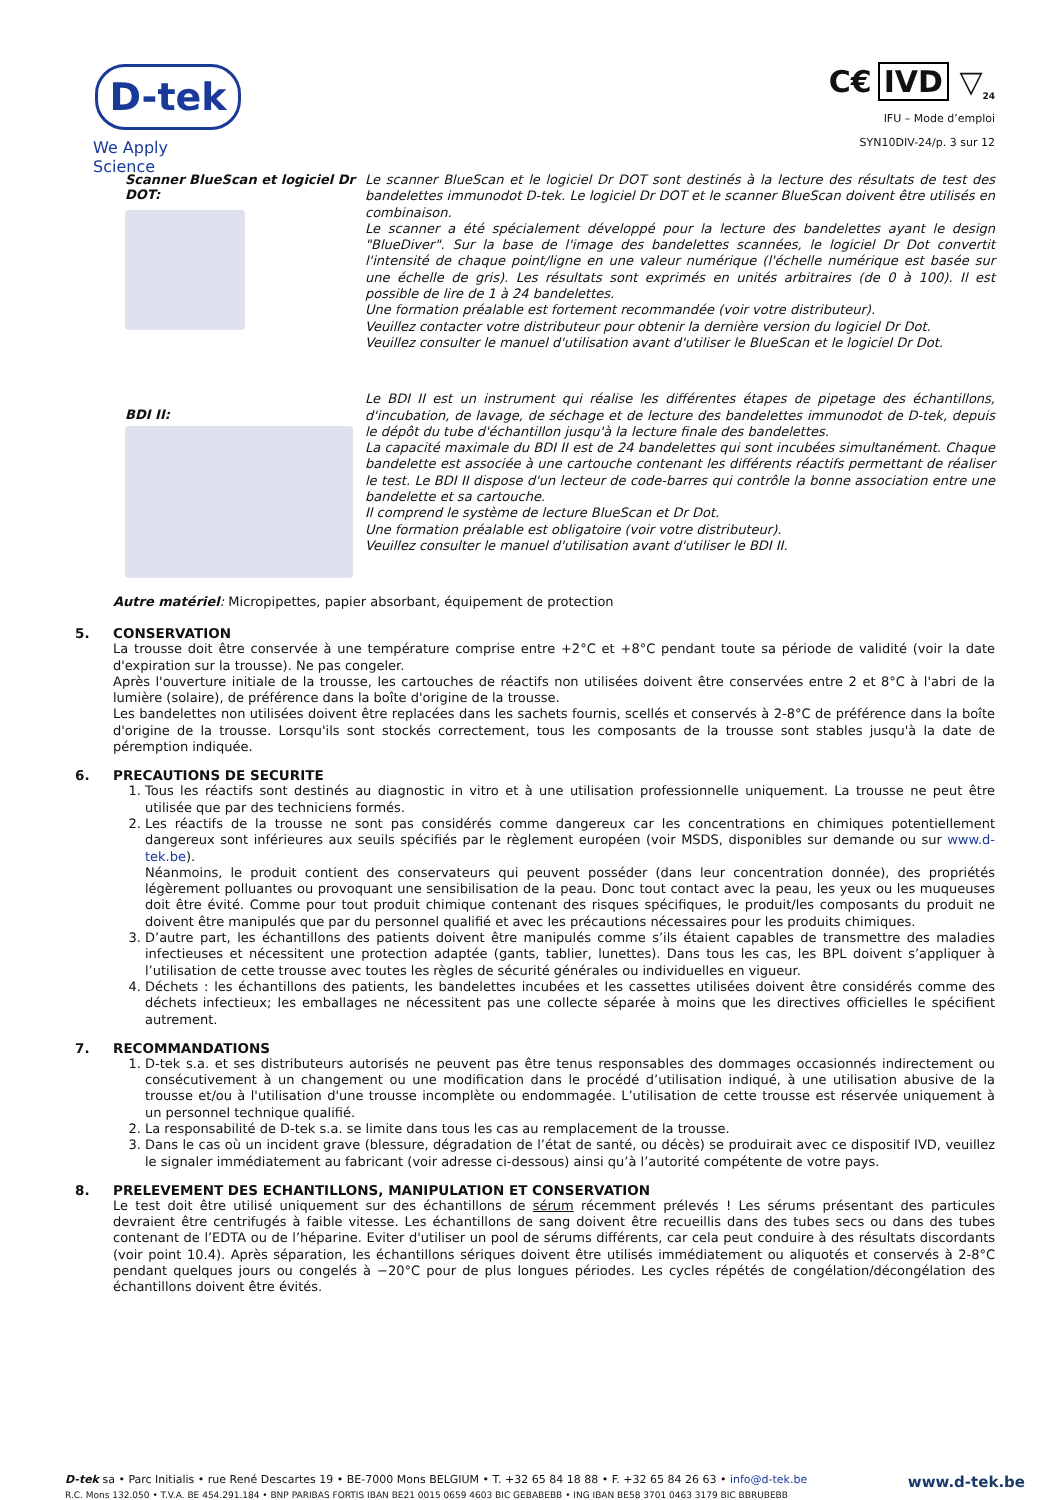D-tek
We Apply Science
C€ IVD ▽<sub>24</sub>
IFU – Mode d’emploi
SYN10DIV-24/p. 3 sur 12
Scanner BlueScan et logiciel Dr DOT:
Le scanner BlueScan et le logiciel Dr DOT sont destinés à la lecture des résultats de test des bandelettes immunodot D-tek. Le logiciel Dr DOT et le scanner BlueScan doivent être utilisés en combinaison.
Le scanner a été spécialement développé pour la lecture des bandelettes ayant le design "BlueDiver". Sur la base de l'image des bandelettes scannées, le logiciel Dr Dot convertit l'intensité de chaque point/ligne en une valeur numérique (l'échelle numérique est basée sur une échelle de gris). Les résultats sont exprimés en unités arbitraires (de 0 à 100). Il est possible de lire de 1 à 24 bandelettes.
Une formation préalable est fortement recommandée (voir votre distributeur).
Veuillez contacter votre distributeur pour obtenir la dernière version du logiciel Dr Dot.
Veuillez consulter le manuel d'utilisation avant d'utiliser le BlueScan et le logiciel Dr Dot.
BDI II:
Le BDI II est un instrument qui réalise les différentes étapes de pipetage des échantillons, d'incubation, de lavage, de séchage et de lecture des bandelettes immunodot de D-tek, depuis le dépôt du tube d'échantillon jusqu'à la lecture finale des bandelettes.
La capacité maximale du BDI II est de 24 bandelettes qui sont incubées simultanément. Chaque bandelette est associée à une cartouche contenant les différents réactifs permettant de réaliser le test. Le BDI II dispose d'un lecteur de code-barres qui contrôle la bonne association entre une bandelette et sa cartouche.
Il comprend le système de lecture BlueScan et Dr Dot.
Une formation préalable est obligatoire (voir votre distributeur).
Veuillez consulter le manuel d'utilisation avant d'utiliser le BDI II.
Autre matériel: Micropipettes, papier absorbant, équipement de protection
5. CONSERVATION
La trousse doit être conservée à une température comprise entre +2°C et +8°C pendant toute sa période de validité (voir la date d'expiration sur la trousse). Ne pas congeler.
Après l'ouverture initiale de la trousse, les cartouches de réactifs non utilisées doivent être conservées entre 2 et 8°C à l'abri de la lumière (solaire), de préférence dans la boîte d'origine de la trousse.
Les bandelettes non utilisées doivent être replacées dans les sachets fournis, scellés et conservés à 2-8°C de préférence dans la boîte d'origine de la trousse. Lorsqu'ils sont stockés correctement, tous les composants de la trousse sont stables jusqu'à la date de péremption indiquée.
6. PRECAUTIONS DE SECURITE
1. Tous les réactifs sont destinés au diagnostic in vitro et à une utilisation professionnelle uniquement. La trousse ne peut être utilisée que par des techniciens formés.
2. Les réactifs de la trousse ne sont pas considérés comme dangereux car les concentrations en chimiques potentiellement dangereux sont inférieures aux seuils spécifiés par le règlement européen (voir MSDS, disponibles sur demande ou sur www.d-tek.be).
Néanmoins, le produit contient des conservateurs qui peuvent posséder (dans leur concentration donnée), des propriétés légèrement polluantes ou provoquant une sensibilisation de la peau. Donc tout contact avec la peau, les yeux ou les muqueuses doit être évité. Comme pour tout produit chimique contenant des risques spécifiques, le produit/les composants du produit ne doivent être manipulés que par du personnel qualifié et avec les précautions nécessaires pour les produits chimiques.
3. D’autre part, les échantillons des patients doivent être manipulés comme s’ils étaient capables de transmettre des maladies infectieuses et nécessitent une protection adaptée (gants, tablier, lunettes). Dans tous les cas, les BPL doivent s’appliquer à l’utilisation de cette trousse avec toutes les règles de sécurité générales ou individuelles en vigueur.
4. Déchets : les échantillons des patients, les bandelettes incubées et les cassettes utilisées doivent être considérés comme des déchets infectieux; les emballages ne nécessitent pas une collecte séparée à moins que les directives officielles le spécifient autrement.
7. RECOMMANDATIONS
1. D-tek s.a. et ses distributeurs autorisés ne peuvent pas être tenus responsables des dommages occasionnés indirectement ou consécutivement à un changement ou une modification dans le procédé d’utilisation indiqué, à une utilisation abusive de la trousse et/ou à l'utilisation d'une trousse incomplète ou endommagée. L’utilisation de cette trousse est réservée uniquement à un personnel technique qualifié.
2. La responsabilité de D-tek s.a. se limite dans tous les cas au remplacement de la trousse.
3. Dans le cas où un incident grave (blessure, dégradation de l’état de santé, ou décès) se produirait avec ce dispositif IVD, veuillez le signaler immédiatement au fabricant (voir adresse ci-dessous) ainsi qu’à l’autorité compétente de votre pays.
8. PRELEVEMENT DES ECHANTILLONS, MANIPULATION ET CONSERVATION
Le test doit être utilisé uniquement sur des échantillons de sérum récemment prélevés ! Les sérums présentant des particules devraient être centrifugés à faible vitesse. Les échantillons de sang doivent être recueillis dans des tubes secs ou dans des tubes contenant de l’EDTA ou de l’héparine. Eviter d'utiliser un pool de sérums différents, car cela peut conduire à des résultats discordants (voir point 10.4). Après séparation, les échantillons sériques doivent être utilisés immédiatement ou aliquotés et conservés à 2-8°C pendant quelques jours ou congelés à −20°C pour de plus longues périodes. Les cycles répétés de congélation/décongélation des échantillons doivent être évités.
D-tek sa • Parc Initialis • rue René Descartes 19 • BE-7000 Mons BELGIUM • T. +32 65 84 18 88 • F. +32 65 84 26 63 • info@d-tek.be
R.C. Mons 132.050 • T.V.A. BE 454.291.184 • BNP PARIBAS FORTIS IBAN BE21 0015 0659 4603 BIC GEBABEBB • ING IBAN BE58 3701 0463 3179 BIC BBRUBEBB
www.d-tek.be